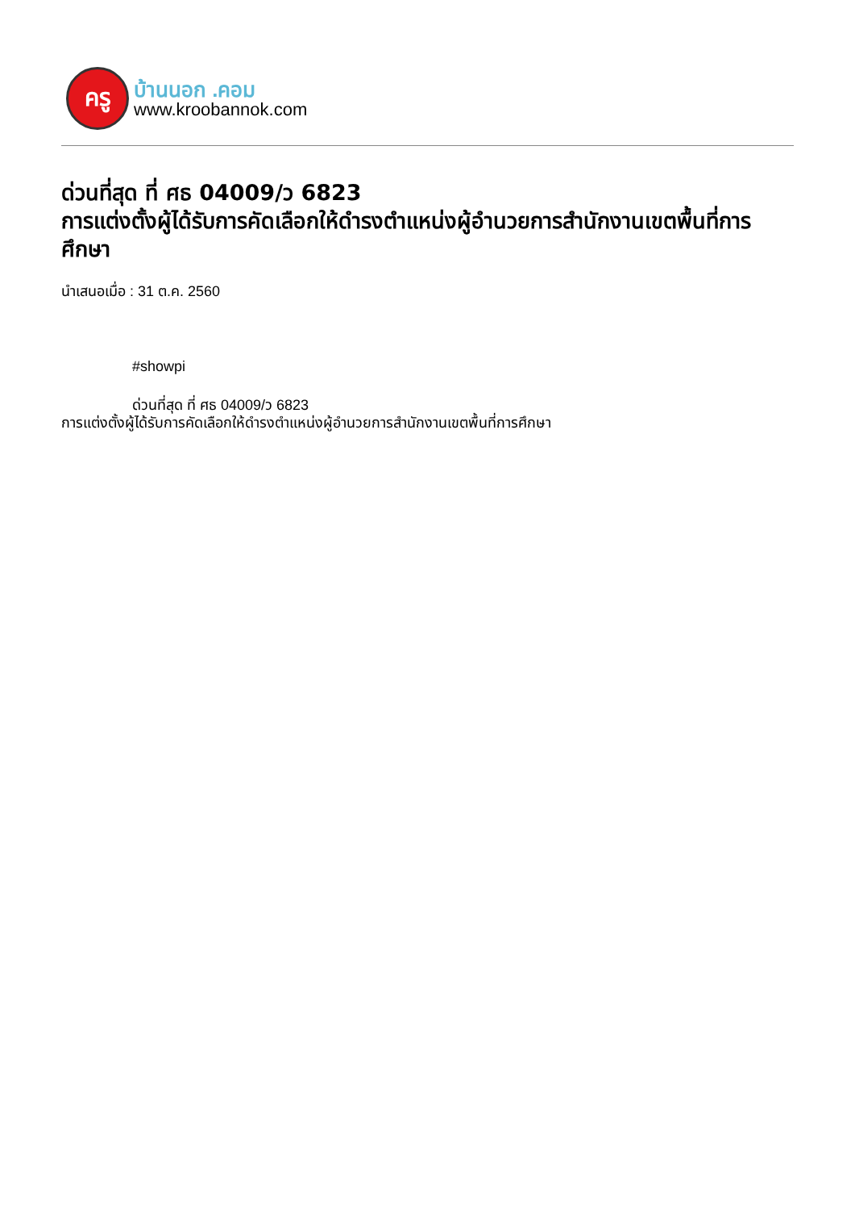ครู
บ้านนอก .คอม
www.kroobannok.com
ด่วนที่สุด ที่ ศธ 04009/ว 6823
การแต่งตั้งผู้ได้รับการคัดเลือกให้ดำรงตำแหน่งผู้อำนวยการสำนักงานเขตพื้นที่การศึกษา
นำเสนอเมื่อ : 31 ต.ค. 2560
#showpi
ด่วนที่สุด ที่ ศธ 04009/ว 6823
การแต่งตั้งผู้ได้รับการคัดเลือกให้ดำรงตำแหน่งผู้อำนวยการสำนักงานเขตพื้นที่การศึกษา